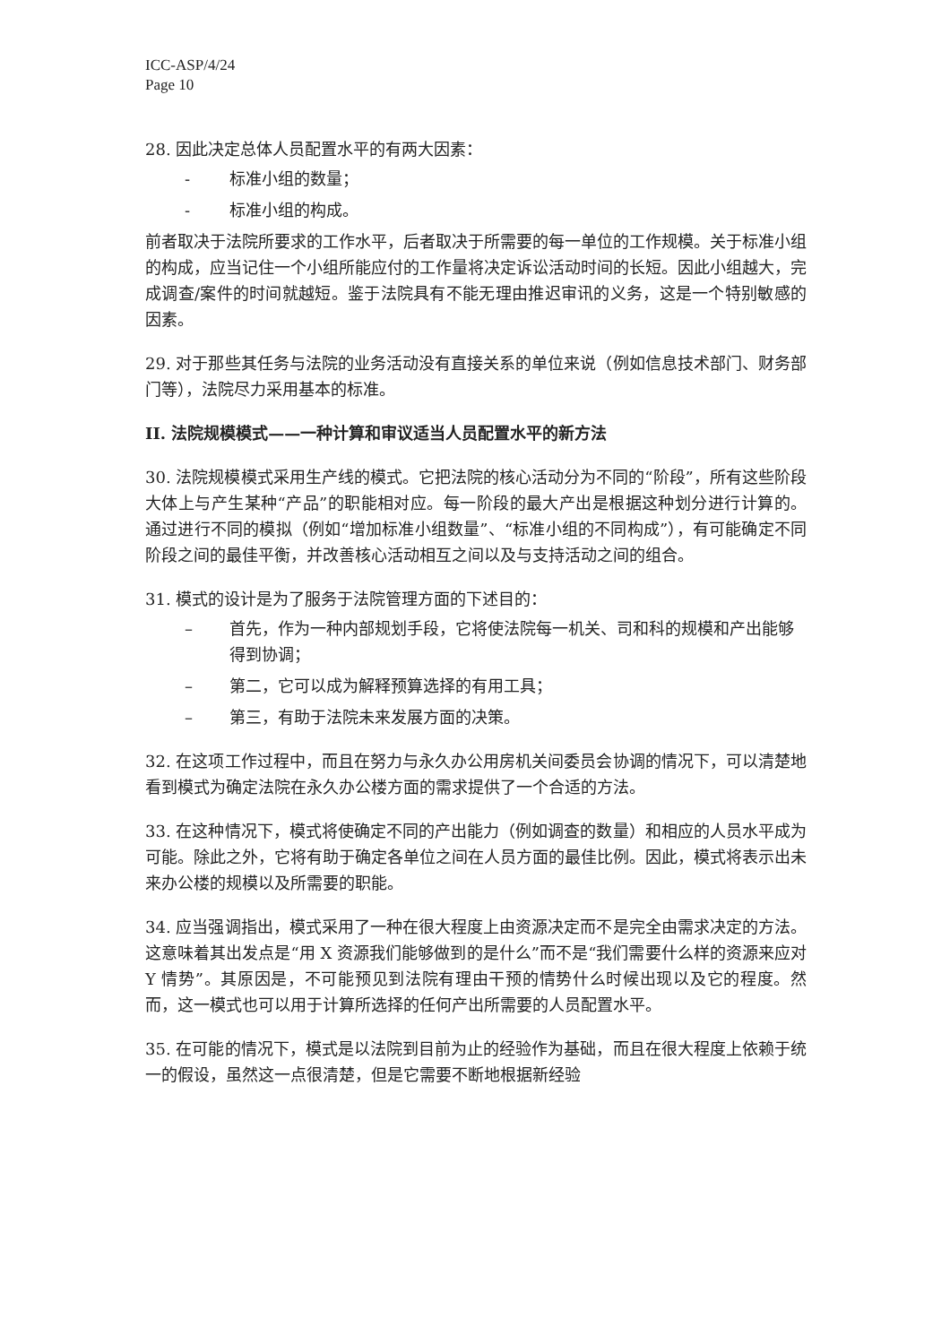ICC-ASP/4/24
Page 10
28. 因此决定总体人员配置水平的有两大因素：
- 标准小组的数量；
- 标准小组的构成。
前者取决于法院所要求的工作水平，后者取决于所需要的每一单位的工作规模。关于标准小组的构成，应当记住一个小组所能应付的工作量将决定诉讼活动时间的长短。因此小组越大，完成调查/案件的时间就越短。鉴于法院具有不能无理由推迟审讯的义务，这是一个特别敏感的因素。
29. 对于那些其任务与法院的业务活动没有直接关系的单位来说（例如信息技术部门、财务部门等），法院尽力采用基本的标准。
II. 法院规模模式——一种计算和审议适当人员配置水平的新方法
30. 法院规模模式采用生产线的模式。它把法院的核心活动分为不同的“阶段”，所有这些阶段大体上与产生某种“产品”的职能相对应。每一阶段的最大产出是根据这种划分进行计算的。通过进行不同的模拟（例如“增加标准小组数量”、“标准小组的不同构成”），有可能确定不同阶段之间的最佳平衡，并改善核心活动相互之间以及与支持活动之间的组合。
31. 模式的设计是为了服务于法院管理方面的下述目的：
– 首先，作为一种内部规划手段，它将使法院每一机关、司和科的规模和产出能够得到协调；
– 第二，它可以成为解释预算选择的有用工具；
– 第三，有助于法院未来发展方面的决策。
32. 在这项工作过程中，而且在努力与永久办公用房机关间委员会协调的情况下，可以清楚地看到模式为确定法院在永久办公楼方面的需求提供了一个合适的方法。
33. 在这种情况下，模式将使确定不同的产出能力（例如调查的数量）和相应的人员水平成为可能。除此之外，它将有助于确定各单位之间在人员方面的最佳比例。因此，模式将表示出未来办公楼的规模以及所需要的职能。
34. 应当强调指出，模式采用了一种在很大程度上由资源决定而不是完全由需求决定的方法。这意味着其出发点是“用 X 资源我们能够做到的是什么”而不是“我们需要什么样的资源来应对 Y 情势”。其原因是，不可能预见到法院有理由干预的情势什么时候出现以及它的程度。然而，这一模式也可以用于计算所选择的任何产出所需要的人员配置水平。
35. 在可能的情况下，模式是以法院到目前为止的经验作为基础，而且在很大程度上依赖于统一的假设，虽然这一点很清楚，但是它需要不断地根据新经验